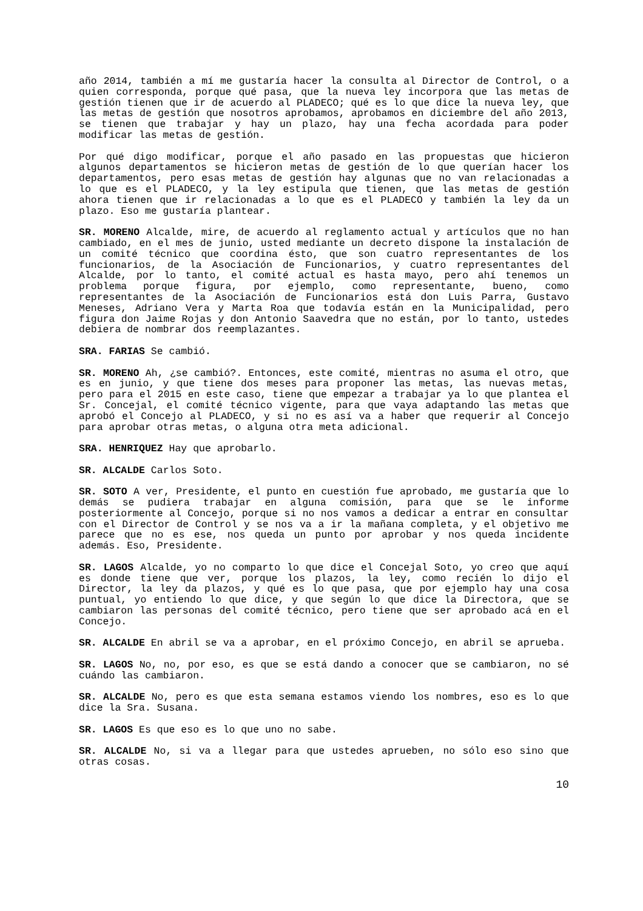año 2014, también a mí me gustaría hacer la consulta al Director de Control, o a quien corresponda, porque qué pasa, que la nueva ley incorpora que las metas de gestión tienen que ir de acuerdo al PLADECO; qué es lo que dice la nueva ley, que las metas de gestión que nosotros aprobamos, aprobamos en diciembre del año 2013, se tienen que trabajar y hay un plazo, hay una fecha acordada para poder modificar las metas de gestión.
Por qué digo modificar, porque el año pasado en las propuestas que hicieron algunos departamentos se hicieron metas de gestión de lo que querían hacer los departamentos, pero esas metas de gestión hay algunas que no van relacionadas a lo que es el PLADECO, y la ley estipula que tienen, que las metas de gestión ahora tienen que ir relacionadas a lo que es el PLADECO y también la ley da un plazo. Eso me gustaría plantear.
SR. MORENO Alcalde, mire, de acuerdo al reglamento actual y artículos que no han cambiado, en el mes de junio, usted mediante un decreto dispone la instalación de un comité técnico que coordina ésto, que son cuatro representantes de los funcionarios, de la Asociación de Funcionarios, y cuatro representantes del Alcalde, por lo tanto, el comité actual es hasta mayo, pero ahí tenemos un problema porque figura, por ejemplo, como representante, bueno, como representantes de la Asociación de Funcionarios está don Luis Parra, Gustavo Meneses, Adriano Vera y Marta Roa que todavía están en la Municipalidad, pero figura don Jaime Rojas y don Antonio Saavedra que no están, por lo tanto, ustedes debiera de nombrar dos reemplazantes.
SRA. FARIAS Se cambió.
SR. MORENO Ah, ¿se cambió?. Entonces, este comité, mientras no asuma el otro, que es en junio, y que tiene dos meses para proponer las metas, las nuevas metas, pero para el 2015 en este caso, tiene que empezar a trabajar ya lo que plantea el Sr. Concejal, el comité técnico vigente, para que vaya adaptando las metas que aprobó el Concejo al PLADECO, y si no es así va a haber que requerir al Concejo para aprobar otras metas, o alguna otra meta adicional.
SRA. HENRIQUEZ Hay que aprobarlo.
SR. ALCALDE Carlos Soto.
SR. SOTO A ver, Presidente, el punto en cuestión fue aprobado, me gustaría que lo demás se pudiera trabajar en alguna comisión, para que se le informe posteriormente al Concejo, porque si no nos vamos a dedicar a entrar en consultar con el Director de Control y se nos va a ir la mañana completa, y el objetivo me parece que no es ese, nos queda un punto por aprobar y nos queda incidente además. Eso, Presidente.
SR. LAGOS Alcalde, yo no comparto lo que dice el Concejal Soto, yo creo que aquí es donde tiene que ver, porque los plazos, la ley, como recién lo dijo el Director, la ley da plazos, y qué es lo que pasa, que por ejemplo hay una cosa puntual, yo entiendo lo que dice, y que según lo que dice la Directora, que se cambiaron las personas del comité técnico, pero tiene que ser aprobado acá en el Concejo.
SR. ALCALDE En abril se va a aprobar, en el próximo Concejo, en abril se aprueba.
SR. LAGOS No, no, por eso, es que se está dando a conocer que se cambiaron, no sé cuándo las cambiaron.
SR. ALCALDE No, pero es que esta semana estamos viendo los nombres, eso es lo que dice la Sra. Susana.
SR. LAGOS Es que eso es lo que uno no sabe.
SR. ALCALDE No, si va a llegar para que ustedes aprueben, no sólo eso sino que otras cosas.
10